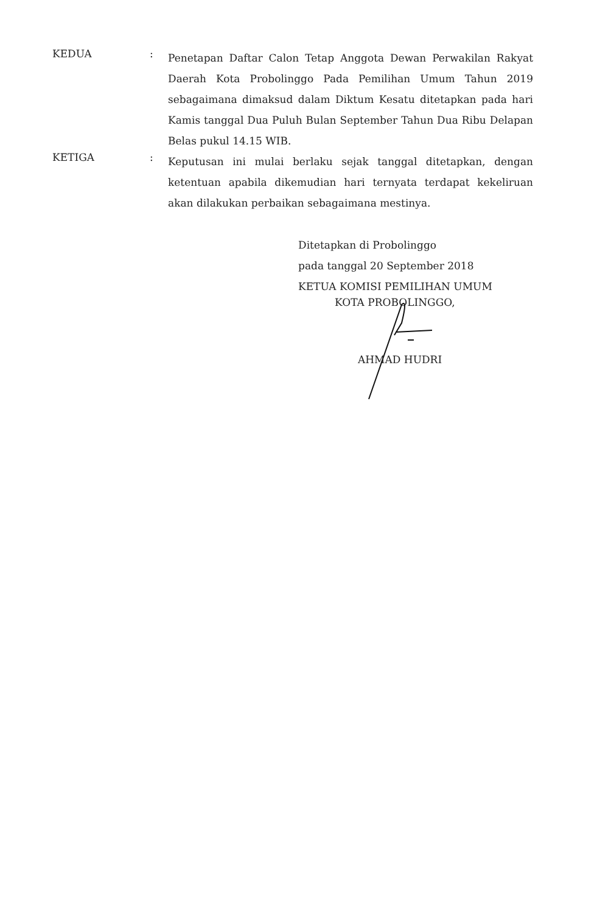KEDUA :
Penetapan Daftar Calon Tetap Anggota Dewan Perwakilan Rakyat Daerah Kota Probolinggo Pada Pemilihan Umum Tahun 2019 sebagaimana dimaksud dalam Diktum Kesatu ditetapkan pada hari Kamis tanggal Dua Puluh Bulan September Tahun Dua Ribu Delapan Belas pukul 14.15 WIB.
KETIGA :
Keputusan ini mulai berlaku sejak tanggal ditetapkan, dengan ketentuan apabila dikemudian hari ternyata terdapat kekeliruan akan dilakukan perbaikan sebagaimana mestinya.
Ditetapkan di Probolinggo
pada tanggal 20 September 2018
KETUA KOMISI PEMILIHAN UMUM
KOTA PROBOLINGGO,
AHMAD HUDRI